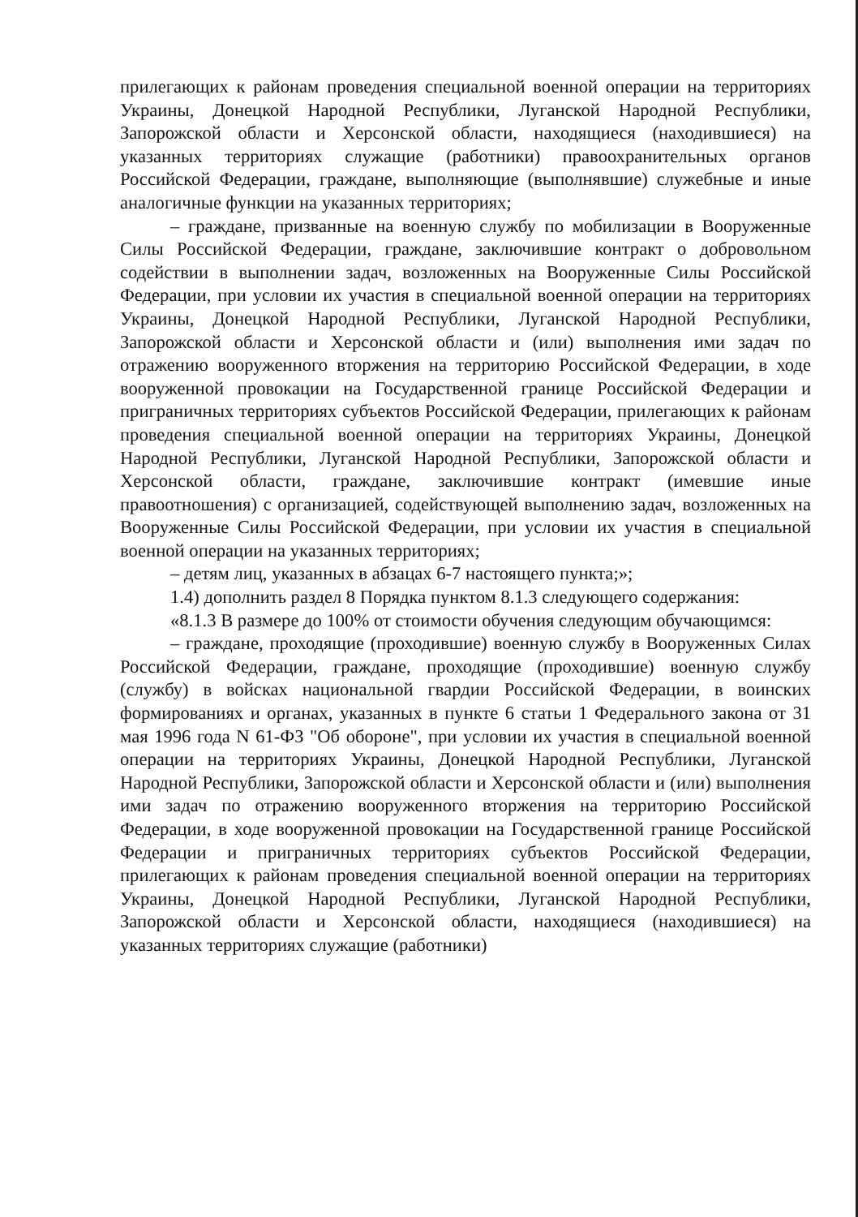прилегающих к районам проведения специальной военной операции на территориях Украины, Донецкой Народной Республики, Луганской Народной Республики, Запорожской области и Херсонской области, находящиеся (находившиеся) на указанных территориях служащие (работники) правоохранительных органов Российской Федерации, граждане, выполняющие (выполнявшие) служебные и иные аналогичные функции на указанных территориях;
– граждане, призванные на военную службу по мобилизации в Вооруженные Силы Российской Федерации, граждане, заключившие контракт о добровольном содействии в выполнении задач, возложенных на Вооруженные Силы Российской Федерации, при условии их участия в специальной военной операции на территориях Украины, Донецкой Народной Республики, Луганской Народной Республики, Запорожской области и Херсонской области и (или) выполнения ими задач по отражению вооруженного вторжения на территорию Российской Федерации, в ходе вооруженной провокации на Государственной границе Российской Федерации и приграничных территориях субъектов Российской Федерации, прилегающих к районам проведения специальной военной операции на территориях Украины, Донецкой Народной Республики, Луганской Народной Республики, Запорожской области и Херсонской области, граждане, заключившие контракт (имевшие иные правоотношения) с организацией, содействующей выполнению задач, возложенных на Вооруженные Силы Российской Федерации, при условии их участия в специальной военной операции на указанных территориях;
– детям лиц, указанных в абзацах 6-7 настоящего пункта;»;
1.4) дополнить раздел 8 Порядка пунктом 8.1.3 следующего содержания:
«8.1.3 В размере до 100% от стоимости обучения следующим обучающимся:
– граждане, проходящие (проходившие) военную службу в Вооруженных Силах Российской Федерации, граждане, проходящие (проходившие) военную службу (службу) в войсках национальной гвардии Российской Федерации, в воинских формированиях и органах, указанных в пункте 6 статьи 1 Федерального закона от 31 мая 1996 года N 61-ФЗ "Об обороне", при условии их участия в специальной военной операции на территориях Украины, Донецкой Народной Республики, Луганской Народной Республики, Запорожской области и Херсонской области и (или) выполнения ими задач по отражению вооруженного вторжения на территорию Российской Федерации, в ходе вооруженной провокации на Государственной границе Российской Федерации и приграничных территориях субъектов Российской Федерации, прилегающих к районам проведения специальной военной операции на территориях Украины, Донецкой Народной Республики, Луганской Народной Республики, Запорожской области и Херсонской области, находящиеся (находившиеся) на указанных территориях служащие (работники)